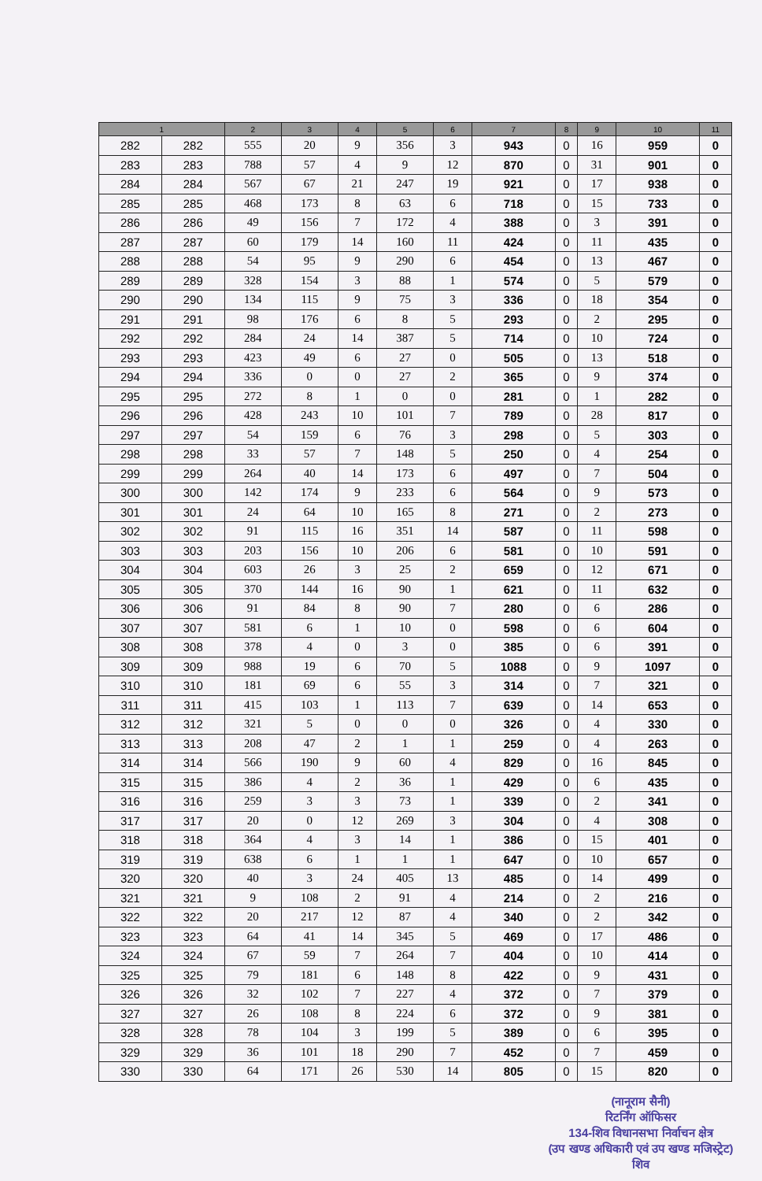| 1 | | 2 | 3 | 4 | 5 | 6 | 7 | 8 | 9 | 10 | 11 |
| --- | --- | --- | --- | --- | --- | --- | --- | --- | --- | --- | --- |
| 282 | 282 | 555 | 20 | 9 | 356 | 3 | 943 | 0 | 16 | 959 | 0 |
| 283 | 283 | 788 | 57 | 4 | 9 | 12 | 870 | 0 | 31 | 901 | 0 |
| 284 | 284 | 567 | 67 | 21 | 247 | 19 | 921 | 0 | 17 | 938 | 0 |
| 285 | 285 | 468 | 173 | 8 | 63 | 6 | 718 | 0 | 15 | 733 | 0 |
| 286 | 286 | 49 | 156 | 7 | 172 | 4 | 388 | 0 | 3 | 391 | 0 |
| 287 | 287 | 60 | 179 | 14 | 160 | 11 | 424 | 0 | 11 | 435 | 0 |
| 288 | 288 | 54 | 95 | 9 | 290 | 6 | 454 | 0 | 13 | 467 | 0 |
| 289 | 289 | 328 | 154 | 3 | 88 | 1 | 574 | 0 | 5 | 579 | 0 |
| 290 | 290 | 134 | 115 | 9 | 75 | 3 | 336 | 0 | 18 | 354 | 0 |
| 291 | 291 | 98 | 176 | 6 | 8 | 5 | 293 | 0 | 2 | 295 | 0 |
| 292 | 292 | 284 | 24 | 14 | 387 | 5 | 714 | 0 | 10 | 724 | 0 |
| 293 | 293 | 423 | 49 | 6 | 27 | 0 | 505 | 0 | 13 | 518 | 0 |
| 294 | 294 | 336 | 0 | 0 | 27 | 2 | 365 | 0 | 9 | 374 | 0 |
| 295 | 295 | 272 | 8 | 1 | 0 | 0 | 281 | 0 | 1 | 282 | 0 |
| 296 | 296 | 428 | 243 | 10 | 101 | 7 | 789 | 0 | 28 | 817 | 0 |
| 297 | 297 | 54 | 159 | 6 | 76 | 3 | 298 | 0 | 5 | 303 | 0 |
| 298 | 298 | 33 | 57 | 7 | 148 | 5 | 250 | 0 | 4 | 254 | 0 |
| 299 | 299 | 264 | 40 | 14 | 173 | 6 | 497 | 0 | 7 | 504 | 0 |
| 300 | 300 | 142 | 174 | 9 | 233 | 6 | 564 | 0 | 9 | 573 | 0 |
| 301 | 301 | 24 | 64 | 10 | 165 | 8 | 271 | 0 | 2 | 273 | 0 |
| 302 | 302 | 91 | 115 | 16 | 351 | 14 | 587 | 0 | 11 | 598 | 0 |
| 303 | 303 | 203 | 156 | 10 | 206 | 6 | 581 | 0 | 10 | 591 | 0 |
| 304 | 304 | 603 | 26 | 3 | 25 | 2 | 659 | 0 | 12 | 671 | 0 |
| 305 | 305 | 370 | 144 | 16 | 90 | 1 | 621 | 0 | 11 | 632 | 0 |
| 306 | 306 | 91 | 84 | 8 | 90 | 7 | 280 | 0 | 6 | 286 | 0 |
| 307 | 307 | 581 | 6 | 1 | 10 | 0 | 598 | 0 | 6 | 604 | 0 |
| 308 | 308 | 378 | 4 | 0 | 3 | 0 | 385 | 0 | 6 | 391 | 0 |
| 309 | 309 | 988 | 19 | 6 | 70 | 5 | 1088 | 0 | 9 | 1097 | 0 |
| 310 | 310 | 181 | 69 | 6 | 55 | 3 | 314 | 0 | 7 | 321 | 0 |
| 311 | 311 | 415 | 103 | 1 | 113 | 7 | 639 | 0 | 14 | 653 | 0 |
| 312 | 312 | 321 | 5 | 0 | 0 | 0 | 326 | 0 | 4 | 330 | 0 |
| 313 | 313 | 208 | 47 | 2 | 1 | 1 | 259 | 0 | 4 | 263 | 0 |
| 314 | 314 | 566 | 190 | 9 | 60 | 4 | 829 | 0 | 16 | 845 | 0 |
| 315 | 315 | 386 | 4 | 2 | 36 | 1 | 429 | 0 | 6 | 435 | 0 |
| 316 | 316 | 259 | 3 | 3 | 73 | 1 | 339 | 0 | 2 | 341 | 0 |
| 317 | 317 | 20 | 0 | 12 | 269 | 3 | 304 | 0 | 4 | 308 | 0 |
| 318 | 318 | 364 | 4 | 3 | 14 | 1 | 386 | 0 | 15 | 401 | 0 |
| 319 | 319 | 638 | 6 | 1 | 1 | 1 | 647 | 0 | 10 | 657 | 0 |
| 320 | 320 | 40 | 3 | 24 | 405 | 13 | 485 | 0 | 14 | 499 | 0 |
| 321 | 321 | 9 | 108 | 2 | 91 | 4 | 214 | 0 | 2 | 216 | 0 |
| 322 | 322 | 20 | 217 | 12 | 87 | 4 | 340 | 0 | 2 | 342 | 0 |
| 323 | 323 | 64 | 41 | 14 | 345 | 5 | 469 | 0 | 17 | 486 | 0 |
| 324 | 324 | 67 | 59 | 7 | 264 | 7 | 404 | 0 | 10 | 414 | 0 |
| 325 | 325 | 79 | 181 | 6 | 148 | 8 | 422 | 0 | 9 | 431 | 0 |
| 326 | 326 | 32 | 102 | 7 | 227 | 4 | 372 | 0 | 7 | 379 | 0 |
| 327 | 327 | 26 | 108 | 8 | 224 | 6 | 372 | 0 | 9 | 381 | 0 |
| 328 | 328 | 78 | 104 | 3 | 199 | 5 | 389 | 0 | 6 | 395 | 0 |
| 329 | 329 | 36 | 101 | 18 | 290 | 7 | 452 | 0 | 7 | 459 | 0 |
| 330 | 330 | 64 | 171 | 26 | 530 | 14 | 805 | 0 | 15 | 820 | 0 |
(नानूराम सैनी)
रिटर्निंग ऑफिसर
134-शिव विधानसभा निर्वाचन क्षेत्र
(उप खण्ड अधिकारी एवं उप खण्ड मजिस्ट्रेट)
शिव